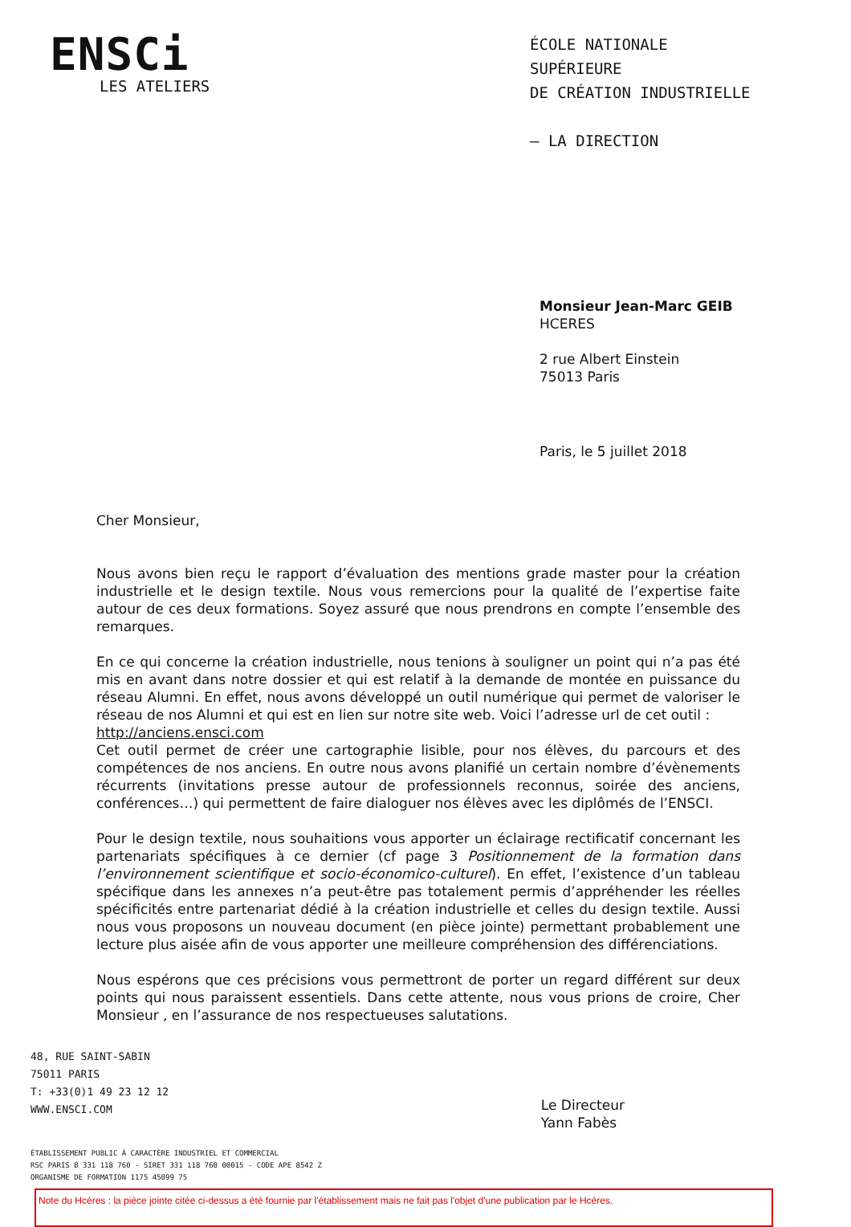ENSCi
LES ATELIERS
ÉCOLE NATIONALE SUPÉRIEURE
DE CRÉATION INDUSTRIELLE
— LA DIRECTION
Monsieur Jean-Marc GEIB
HCERES
2 rue Albert Einstein
75013 Paris
Paris, le 5 juillet 2018
Cher Monsieur,
Nous avons bien reçu le rapport d’évaluation des mentions grade master pour la création industrielle et le design textile. Nous vous remercions pour la qualité de l’expertise faite autour de ces deux formations. Soyez assuré que nous prendrons en compte l’ensemble des remarques.
En ce qui concerne la création industrielle, nous tenions à souligner un point qui n’a pas été mis en avant dans notre dossier et qui est relatif à la demande de montée en puissance du réseau Alumni. En effet, nous avons développé un outil numérique qui permet de valoriser le réseau de nos Alumni et qui est en lien sur notre site web. Voici l’adresse url de cet outil :
http://anciens.ensci.com
Cet outil permet de créer une cartographie lisible, pour nos élèves, du parcours et des compétences de nos anciens. En outre nous avons planifié un certain nombre d’évènements récurrents (invitations presse autour de professionnels reconnus, soirée des anciens, conférences…) qui permettent de faire dialoguer nos élèves avec les diplômés de l’ENSCI.
Pour le design textile, nous souhaitions vous apporter un éclairage rectificatif concernant les partenariats spécifiques à ce dernier (cf page 3 Positionnement de la formation dans l’environnement scientifique et socio-économico-culturel). En effet, l’existence d’un tableau spécifique dans les annexes n’a peut-être pas totalement permis d’appréhender les réelles spécificités entre partenariat dédié à la création industrielle et celles du design textile. Aussi nous vous proposons un nouveau document (en pièce jointe) permettant probablement une lecture plus aisée afin de vous apporter une meilleure compréhension des différenciations.
Nous espérons que ces précisions vous permettront de porter un regard différent sur deux points qui nous paraissent essentiels. Dans cette attente, nous vous prions de croire, Cher Monsieur , en l’assurance de nos respectueuses salutations.
48, RUE SAINT-SABIN
75011 PARIS
T: +33(0)1 49 23 12 12
WWW.ENSCI.COM
Le Directeur
Yann Fabès
ÉTABLISSEMENT PUBLIC À CARACTÈRE INDUSTRIEL ET COMMERCIAL
RSC PARIS B 331 118 760 - SIRET 331 118 760 00015 - CODE APE 8542 Z
ORGANISME DE FORMATION 1175 45099 75
Note du Hcéres : la pièce jointe citée ci-dessus a été fournie par l'établissement mais ne fait pas l'objet d'une publication par le Hcéres.